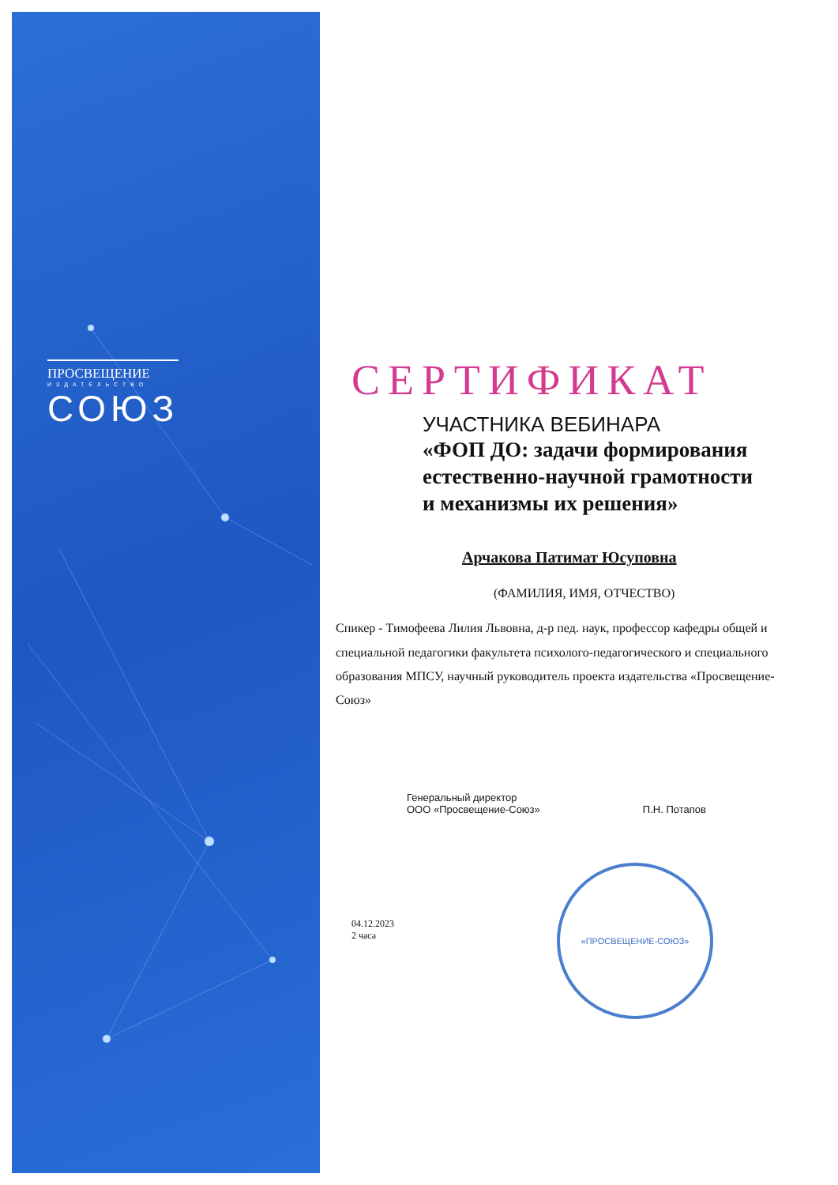ПРОСВЕЩЕНИЕ
ИЗДАТЕЛЬСТВО
СОЮЗ
СЕРТИФИКАТ
УЧАСТНИКА ВЕБИНАРА
«ФОП ДО: задачи формирования
естественно-научной грамотности
и механизмы их решения»
Арчакова Патимат Юсуповна
(ФАМИЛИЯ, ИМЯ, ОТЧЕСТВО)
Спикер - Тимофеева Лилия Львовна, д-р пед. наук, профессор кафедры общей и специальной педагогики факультета психолого-педагогического и специального образования МПСУ, научный руководитель проекта издательства «Просвещение-Союз»
Генеральный директор
ООО «Просвещение-Союз»
П.Н. Потапов
04.12.2023
2 часа
«ПРОСВЕЩЕНИЕ-СОЮЗ»